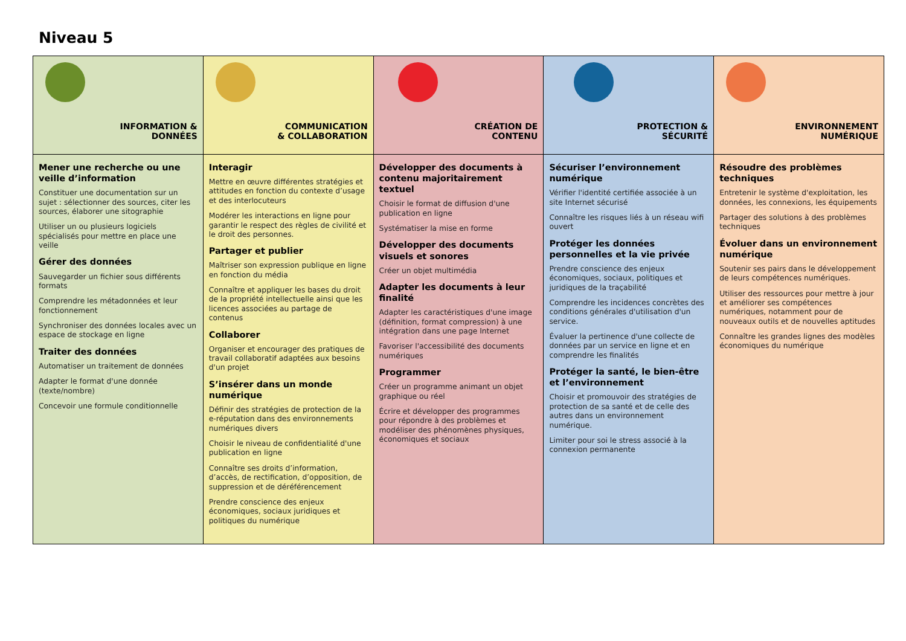Niveau 5
| INFORMATION & DONNÉES | COMMUNICATION & COLLABORATION | CRÉATION DE CONTENU | PROTECTION & SÉCURITÉ | ENVIRONNEMENT NUMÉRIQUE |
| --- | --- | --- | --- | --- |
| Mener une recherche ou une veille d’information Constituer une documentation sur un sujet : sélectionner des sources, citer les sources, élaborer une sitographie Utiliser un ou plusieurs logiciels spécialisés pour mettre en place une veille Gérer des données Sauvegarder un fichier sous différents formats Comprendre les métadonnées et leur fonctionnement Synchroniser des données locales avec un espace de stockage en ligne Traiter des données Automatiser un traitement de données Adapter le format d'une donnée (texte/nombre) Concevoir une formule conditionnelle | Interagir Mettre en œuvre différentes stratégies et attitudes en fonction du contexte d’usage et des interlocuteurs Modérer les interactions en ligne pour garantir le respect des règles de civilité et le droit des personnes. Partager et publier Maîtriser son expression publique en ligne en fonction du média Connaître et appliquer les bases du droit de la propriété intellectuelle ainsi que les licences associées au partage de contenus Collaborer Organiser et encourager des pratiques de travail collaboratif adaptées aux besoins d'un projet S’insérer dans un monde numérique Définir des stratégies de protection de la e-réputation dans des environnements numériques divers Choisir le niveau de confidentialité d'une publication en ligne Connaître ses droits d’information, d’accès, de rectification, d’opposition, de suppression et de déréférencement Prendre conscience des enjeux économiques, sociaux juridiques et politiques du numérique | Développer des documents à contenu majoritairement textuel Choisir le format de diffusion d'une publication en ligne Systématiser la mise en forme Développer des documents visuels et sonores Créer un objet multimédia Adapter les documents à leur finalité Adapter les caractéristiques d'une image (définition, format compression) à une intégration dans une page Internet Favoriser l'accessibilité des documents numériques Programmer Créer un programme animant un objet graphique ou réel Écrire et développer des programmes pour répondre à des problèmes et modéliser des phénomènes physiques, économiques et sociaux | Sécuriser l’environnement numérique Vérifier l'identité certifiée associée à un site Internet sécurisé Connaître les risques liés à un réseau wifi ouvert Protéger les données personnelles et la vie privée Prendre conscience des enjeux économiques, sociaux, politiques et juridiques de la traçabilité Comprendre les incidences concrètes des conditions générales d'utilisation d'un service. Évaluer la pertinence d'une collecte de données par un service en ligne et en comprendre les finalités Protéger la santé, le bien-être et l’environnement Choisir et promouvoir des stratégies de protection de sa santé et de celle des autres dans un environnement numérique. Limiter pour soi le stress associé à la connexion permanente | Résoudre des problèmes techniques Entretenir le système d'exploitation, les données, les connexions, les équipements Partager des solutions à des problèmes techniques Évoluer dans un environnement numérique Soutenir ses pairs dans le développement de leurs compétences numériques. Utiliser des ressources pour mettre à jour et améliorer ses compétences numériques, notamment pour de nouveaux outils et de nouvelles aptitudes Connaître les grandes lignes des modèles économiques du numérique |